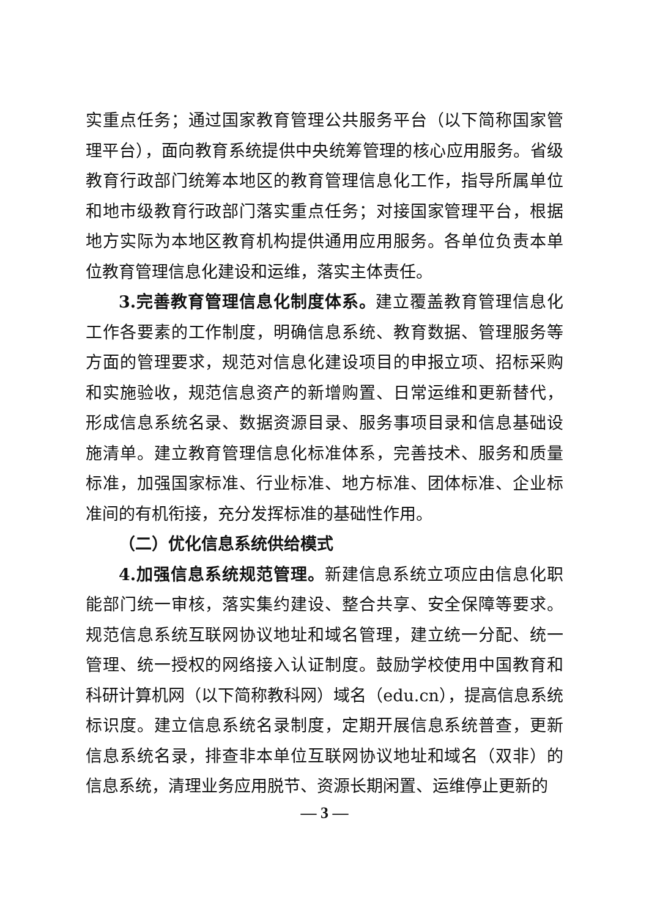实重点任务；通过国家教育管理公共服务平台（以下简称国家管理平台），面向教育系统提供中央统筹管理的核心应用服务。省级教育行政部门统筹本地区的教育管理信息化工作，指导所属单位和地市级教育行政部门落实重点任务；对接国家管理平台，根据地方实际为本地区教育机构提供通用应用服务。各单位负责本单位教育管理信息化建设和运维，落实主体责任。
3.完善教育管理信息化制度体系。建立覆盖教育管理信息化工作各要素的工作制度，明确信息系统、教育数据、管理服务等方面的管理要求，规范对信息化建设项目的申报立项、招标采购和实施验收，规范信息资产的新增购置、日常运维和更新替代，形成信息系统名录、数据资源目录、服务事项目录和信息基础设施清单。建立教育管理信息化标准体系，完善技术、服务和质量标准，加强国家标准、行业标准、地方标准、团体标准、企业标准间的有机衔接，充分发挥标准的基础性作用。
（二）优化信息系统供给模式
4.加强信息系统规范管理。新建信息系统立项应由信息化职能部门统一审核，落实集约建设、整合共享、安全保障等要求。规范信息系统互联网协议地址和域名管理，建立统一分配、统一管理、统一授权的网络接入认证制度。鼓励学校使用中国教育和科研计算机网（以下简称教科网）域名（edu.cn），提高信息系统标识度。建立信息系统名录制度，定期开展信息系统普查，更新信息系统名录，排查非本单位互联网协议地址和域名（双非）的信息系统，清理业务应用脱节、资源长期闲置、运维停止更新的
— 3 —